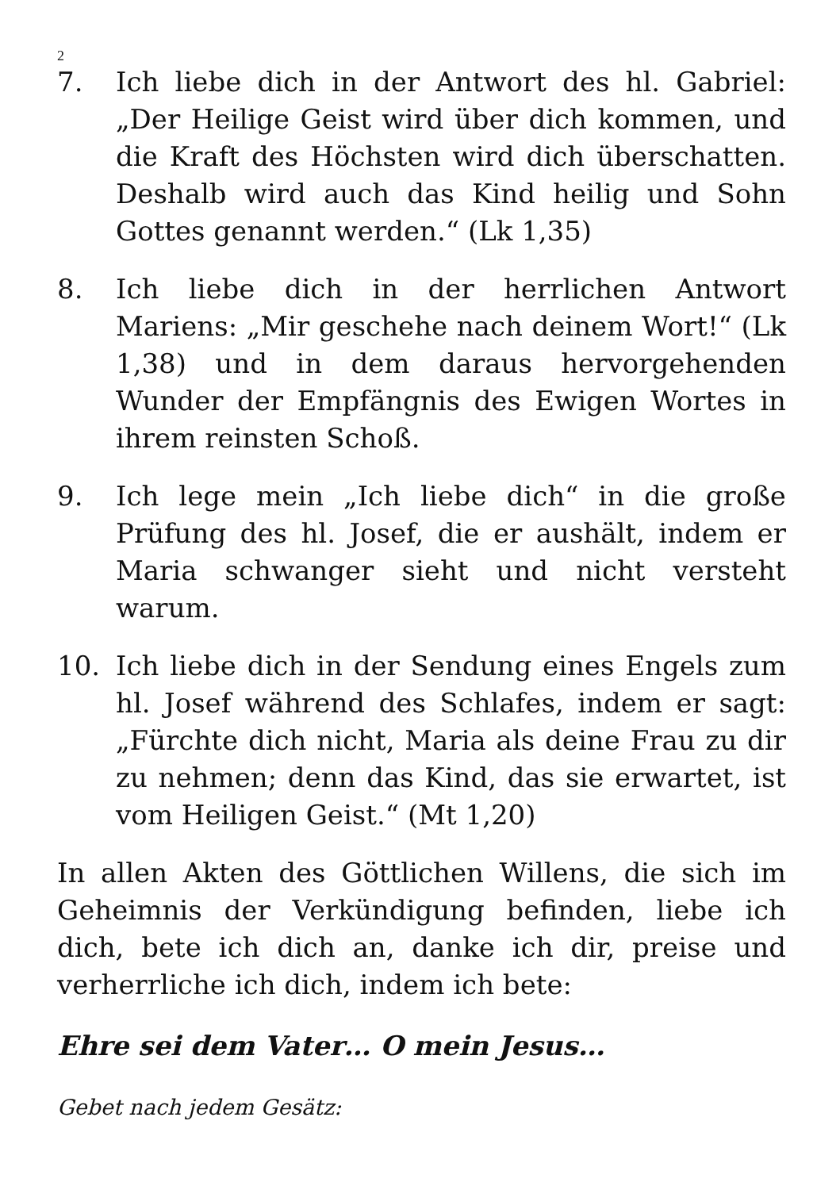2
7. Ich liebe dich in der Antwort des hl. Gabriel: „Der Heilige Geist wird über dich kommen, und die Kraft des Höchsten wird dich überschatten. Deshalb wird auch das Kind heilig und Sohn Gottes genannt werden.“ (Lk 1,35)
8. Ich liebe dich in der herrlichen Antwort Mariens: „Mir geschehe nach deinem Wort!“ (Lk 1,38) und in dem daraus hervorgehenden Wunder der Empfängnis des Ewigen Wortes in ihrem reinsten Schoß.
9. Ich lege mein „Ich liebe dich“ in die große Prüfung des hl. Josef, die er aushält, indem er Maria schwanger sieht und nicht versteht warum.
10. Ich liebe dich in der Sendung eines Engels zum hl. Josef während des Schlafes, indem er sagt: „Fürchte dich nicht, Maria als deine Frau zu dir zu nehmen; denn das Kind, das sie erwartet, ist vom Heiligen Geist.“ (Mt 1,20)
In allen Akten des Göttlichen Willens, die sich im Geheimnis der Verkündigung befinden, liebe ich dich, bete ich dich an, danke ich dir, preise und verherrliche ich dich, indem ich bete:
Ehre sei dem Vater… O mein Jesus…
Gebet nach jedem Gesätz: